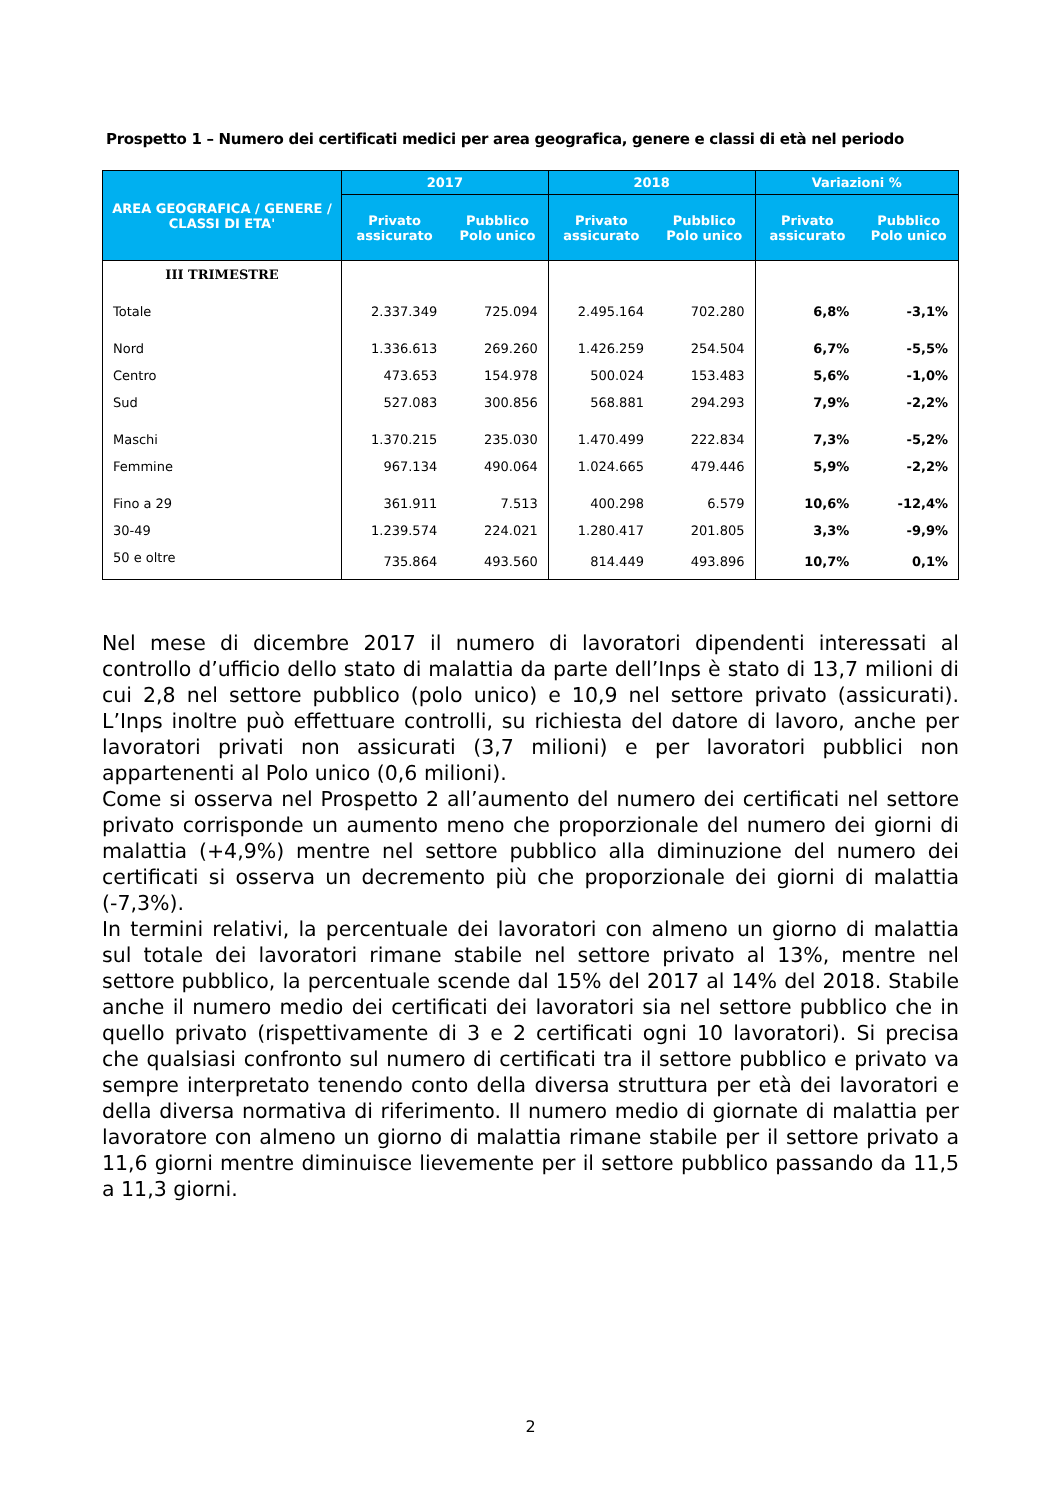Prospetto 1 – Numero dei certificati medici per area geografica, genere e classi di età nel periodo
| AREA GEOGRAFICA / GENERE / CLASSI DI ETA' | 2017 | | 2018 | | Variazioni % | |
| --- | --- | --- | --- | --- | --- | --- |
| | Privato assicurato | Pubblico Polo unico | Privato assicurato | Pubblico Polo unico | Privato assicurato | Pubblico Polo unico |
| III TRIMESTRE | | | | | | |
| Totale | 2.337.349 | 725.094 | 2.495.164 | 702.280 | 6,8% | -3,1% |
| Nord | 1.336.613 | 269.260 | 1.426.259 | 254.504 | 6,7% | -5,5% |
| Centro | 473.653 | 154.978 | 500.024 | 153.483 | 5,6% | -1,0% |
| Sud | 527.083 | 300.856 | 568.881 | 294.293 | 7,9% | -2,2% |
| Maschi | 1.370.215 | 235.030 | 1.470.499 | 222.834 | 7,3% | -5,2% |
| Femmine | 967.134 | 490.064 | 1.024.665 | 479.446 | 5,9% | -2,2% |
| Fino a 29 | 361.911 | 7.513 | 400.298 | 6.579 | 10,6% | -12,4% |
| 30-49 | 1.239.574 | 224.021 | 1.280.417 | 201.805 | 3,3% | -9,9% |
| 50 e oltre | 735.864 | 493.560 | 814.449 | 493.896 | 10,7% | 0,1% |
Nel mese di dicembre 2017 il numero di lavoratori dipendenti interessati al controllo d’ufficio dello stato di malattia da parte dell’Inps è stato di 13,7 milioni di cui 2,8 nel settore pubblico (polo unico) e 10,9 nel settore privato (assicurati). L’Inps inoltre può effettuare controlli, su richiesta del datore di lavoro, anche per lavoratori privati non assicurati (3,7 milioni) e per lavoratori pubblici non appartenenti al Polo unico (0,6 milioni).
Come si osserva nel Prospetto 2 all’aumento del numero dei certificati nel settore privato corrisponde un aumento meno che proporzionale del numero dei giorni di malattia (+4,9%) mentre nel settore pubblico alla diminuzione del numero dei certificati si osserva un decremento più che proporzionale dei giorni di malattia (-7,3%).
In termini relativi, la percentuale dei lavoratori con almeno un giorno di malattia sul totale dei lavoratori rimane stabile nel settore privato al 13%, mentre nel settore pubblico, la percentuale scende dal 15% del 2017 al 14% del 2018. Stabile anche il numero medio dei certificati dei lavoratori sia nel settore pubblico che in quello privato (rispettivamente di 3 e 2 certificati ogni 10 lavoratori). Si precisa che qualsiasi confronto sul numero di certificati tra il settore pubblico e privato va sempre interpretato tenendo conto della diversa struttura per età dei lavoratori e della diversa normativa di riferimento. Il numero medio di giornate di malattia per lavoratore con almeno un giorno di malattia rimane stabile per il settore privato a 11,6 giorni mentre diminuisce lievemente per il settore pubblico passando da 11,5 a 11,3 giorni.
2